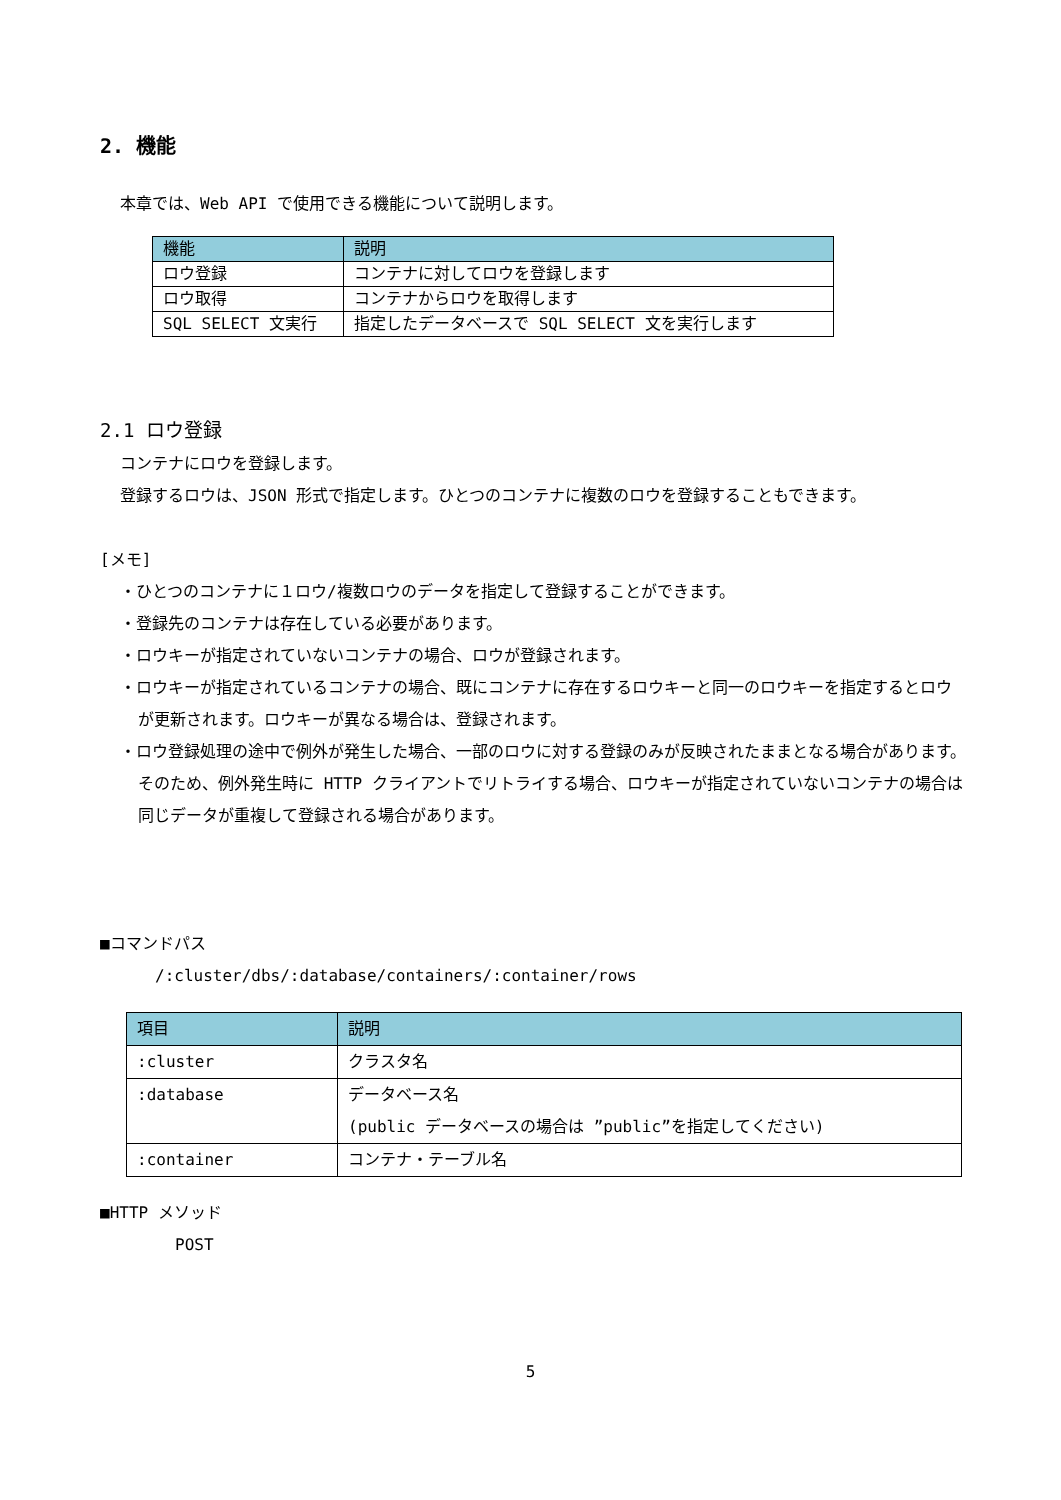2. 機能
本章では、Web API で使用できる機能について説明します。
| 機能 | 説明 |
| --- | --- |
| ロウ登録 | コンテナに対してロウを登録します |
| ロウ取得 | コンテナからロウを取得します |
| SQL SELECT 文実行 | 指定したデータベースで SQL SELECT 文を実行します |
2.1 ロウ登録
コンテナにロウを登録します。
登録するロウは、JSON 形式で指定します。ひとつのコンテナに複数のロウを登録することもできます。
[メモ]
・ひとつのコンテナに１ロウ/複数ロウのデータを指定して登録することができます。
・登録先のコンテナは存在している必要があります。
・ロウキーが指定されていないコンテナの場合、ロウが登録されます。
・ロウキーが指定されているコンテナの場合、既にコンテナに存在するロウキーと同一のロウキーを指定するとロウが更新されます。ロウキーが異なる場合は、登録されます。
・ロウ登録処理の途中で例外が発生した場合、一部のロウに対する登録のみが反映されたままとなる場合があります。そのため、例外発生時に HTTP クライアントでリトライする場合、ロウキーが指定されていないコンテナの場合は同じデータが重複して登録される場合があります。
■コマンドパス
/:cluster/dbs/:database/containers/:container/rows
| 項目 | 説明 |
| --- | --- |
| :cluster | クラスタ名 |
| :database | データベース名 (public データベースの場合は ”public”を指定してください) |
| :container | コンテナ・テーブル名 |
■HTTP メソッド
POST
5